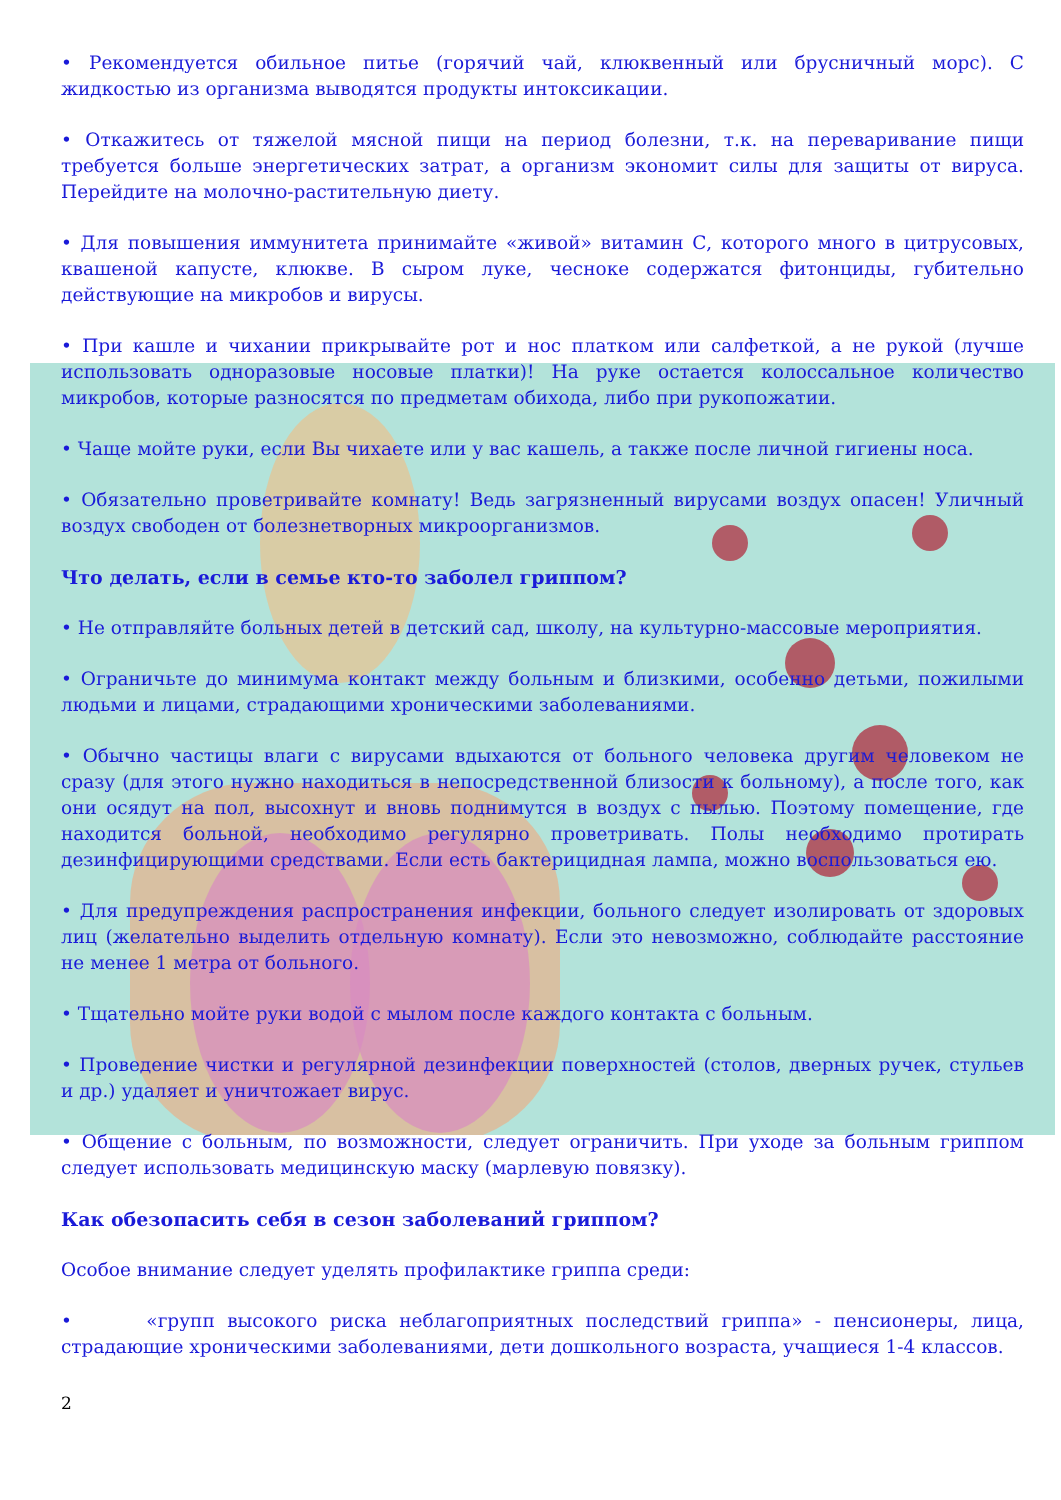• Рекомендуется обильное питье (горячий чай, клюквенный или брусничный морс). С жидкостью из организма выводятся продукты интоксикации.
• Откажитесь от тяжелой мясной пищи на период болезни, т.к. на переваривание пищи требуется больше энергетических затрат, а организм экономит силы для защиты от вируса. Перейдите на молочно-растительную диету.
• Для повышения иммунитета принимайте «живой» витамин С, которого много в цитрусовых, квашеной капусте, клюкве. В сыром луке, чесноке содержатся фитонциды, губительно действующие на микробов и вирусы.
• При кашле и чихании прикрывайте рот и нос платком или салфеткой, а не рукой (лучше использовать одноразовые носовые платки)! На руке остается колоссальное количество микробов, которые разносятся по предметам обихода, либо при рукопожатии.
• Чаще мойте руки, если Вы чихаете или у вас кашель, а также после личной гигиены носа.
• Обязательно проветривайте комнату! Ведь загрязненный вирусами воздух опасен! Уличный воздух свободен от болезнетворных микроорганизмов.
Что делать, если в семье кто-то заболел гриппом?
• Не отправляйте больных детей в детский сад, школу, на культурно-массовые мероприятия.
• Ограничьте до минимума контакт между больным и близкими, особенно детьми, пожилыми людьми и лицами, страдающими хроническими заболеваниями.
• Обычно частицы влаги с вирусами вдыхаются от больного человека другим человеком не сразу (для этого нужно находиться в непосредственной близости к больному), а после того, как они осядут на пол, высохнут и вновь поднимутся в воздух с пылью. Поэтому помещение, где находится больной, необходимо регулярно проветривать. Полы необходимо протирать дезинфицирующими средствами. Если есть бактерицидная лампа, можно воспользоваться ею.
• Для предупреждения распространения инфекции, больного следует изолировать от здоровых лиц (желательно выделить отдельную комнату). Если это невозможно, соблюдайте расстояние не менее 1 метра от больного.
• Тщательно мойте руки водой с мылом после каждого контакта с больным.
• Проведение чистки и регулярной дезинфекции поверхностей (столов, дверных ручек, стульев и др.) удаляет и уничтожает вирус.
• Общение с больным, по возможности, следует ограничить. При уходе за больным гриппом следует использовать медицинскую маску (марлевую повязку).
Как обезопасить себя в сезон заболеваний гриппом?
Особое внимание следует уделять профилактике гриппа среди:
• «групп высокого риска неблагоприятных последствий гриппа» - пенсионеры, лица, страдающие хроническими заболеваниями, дети дошкольного возраста, учащиеся 1-4 классов.
2